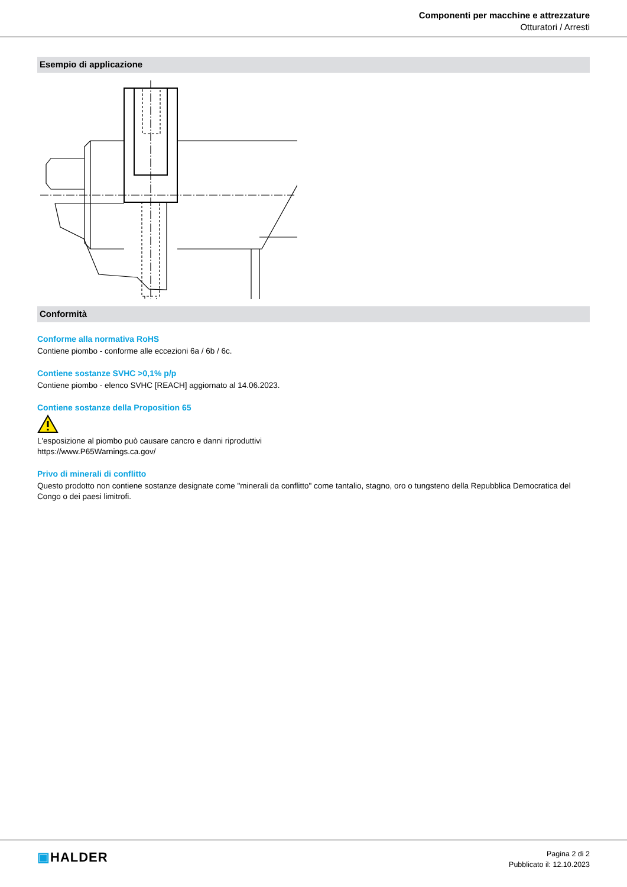Componenti per macchine e attrezzature
Otturatori / Arresti
Esempio di applicazione
Conformità
Conforme alla normativa RoHS
Contiene piombo - conforme alle eccezioni 6a / 6b / 6c.
Contiene sostanze SVHC >0,1% p/p
Contiene piombo - elenco SVHC [REACH] aggiornato al 14.06.2023.
Contiene sostanze della Proposition 65
L'esposizione al piombo può causare cancro e danni riproduttivi
https://www.P65Warnings.ca.gov/
Privo di minerali di conflitto
Questo prodotto non contiene sostanze designate come "minerali da conflitto" come tantalio, stagno, oro o tungsteno della Repubblica Democratica del Congo o dei paesi limitrofi.
▣HALDER
Pagina 2 di 2
Pubblicato il: 12.10.2023